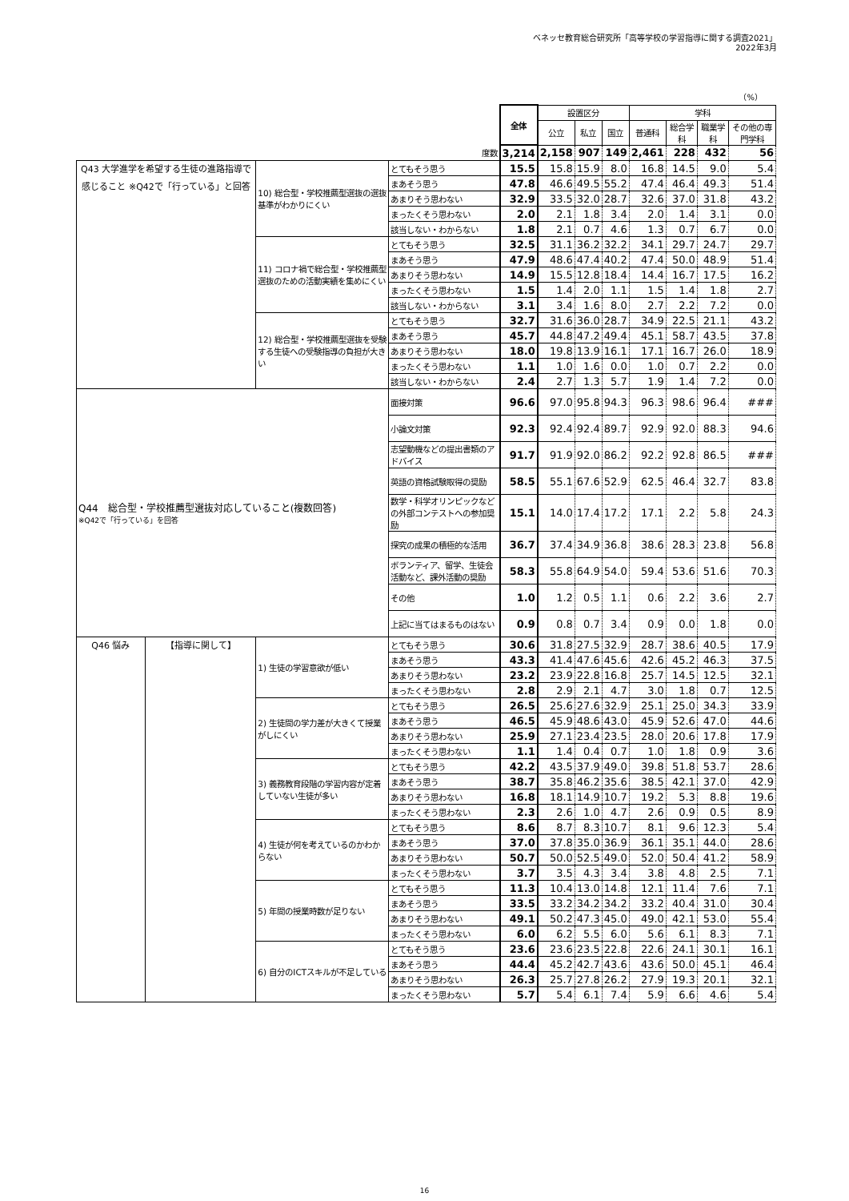ベネッセ教育総合研究所「高等学校の学習指導に関する調査2021」
2022年3月
（%）
| | | | | 全体 | 設置区分 | | | 学科 | | | |
| | | | | | 公立 | 私立 | 国立 | 普通科 | 総合学科 | 職業学科 | その他の専門学科 |
| 度数 | | | | 3,214 | 2,158 | 907 | 149 | 2,461 | 228 | 432 | 56 |
| Q43 大学進学を希望する生徒の進路指導で感じること ※Q42で「行っている」と回答 | | 10) 総合型・学校推薦型選抜の選抜基準がわかりにくい | とてもそう思う | 15.5 | 15.8 | 15.9 | 8.0 | 16.8 | 14.5 | 9.0 | 5.4 |
| | | | まあそう思う | 47.8 | 46.6 | 49.5 | 55.2 | 47.4 | 46.4 | 49.3 | 51.4 |
| | | | あまりそう思わない | 32.9 | 33.5 | 32.0 | 28.7 | 32.6 | 37.0 | 31.8 | 43.2 |
| | | | まったくそう思わない | 2.0 | 2.1 | 1.8 | 3.4 | 2.0 | 1.4 | 3.1 | 0.0 |
| | | | 該当しない・わからない | 1.8 | 2.1 | 0.7 | 4.6 | 1.3 | 0.7 | 6.7 | 0.0 |
| | | 11) コロナ禍で総合型・学校推薦型選抜のための活動実績を集めにくい | とてもそう思う | 32.5 | 31.1 | 36.2 | 32.2 | 34.1 | 29.7 | 24.7 | 29.7 |
| | | | まあそう思う | 47.9 | 48.6 | 47.4 | 40.2 | 47.4 | 50.0 | 48.9 | 51.4 |
| | | | あまりそう思わない | 14.9 | 15.5 | 12.8 | 18.4 | 14.4 | 16.7 | 17.5 | 16.2 |
| | | | まったくそう思わない | 1.5 | 1.4 | 2.0 | 1.1 | 1.5 | 1.4 | 1.8 | 2.7 |
| | | | 該当しない・わからない | 3.1 | 3.4 | 1.6 | 8.0 | 2.7 | 2.2 | 7.2 | 0.0 |
| | | 12) 総合型・学校推薦型選抜を受験する生徒への受験指導の負担が大きい | とてもそう思う | 32.7 | 31.6 | 36.0 | 28.7 | 34.9 | 22.5 | 21.1 | 43.2 |
| | | | まあそう思う | 45.7 | 44.8 | 47.2 | 49.4 | 45.1 | 58.7 | 43.5 | 37.8 |
| | | | あまりそう思わない | 18.0 | 19.8 | 13.9 | 16.1 | 17.1 | 16.7 | 26.0 | 18.9 |
| | | | まったくそう思わない | 1.1 | 1.0 | 1.6 | 0.0 | 1.0 | 0.7 | 2.2 | 0.0 |
| | | | 該当しない・わからない | 2.4 | 2.7 | 1.3 | 5.7 | 1.9 | 1.4 | 7.2 | 0.0 |
| Q44 総合型・学校推薦型選抜対応していること(複数回答) ※Q42で「行っている」を回答 | | | 面接対策 | 96.6 | 97.0 | 95.8 | 94.3 | 96.3 | 98.6 | 96.4 | ### |
| | | | 小論文対策 | 92.3 | 92.4 | 92.4 | 89.7 | 92.9 | 92.0 | 88.3 | 94.6 |
| | | | 志望動機などの提出書類のアドバイス | 91.7 | 91.9 | 92.0 | 86.2 | 92.2 | 92.8 | 86.5 | ### |
| | | | 英語の資格試験取得の奨励 | 58.5 | 55.1 | 67.6 | 52.9 | 62.5 | 46.4 | 32.7 | 83.8 |
| | | | 数学・科学オリンピックなどの外部コンテストへの参加奨励 | 15.1 | 14.0 | 17.4 | 17.2 | 17.1 | 2.2 | 5.8 | 24.3 |
| | | | 探究の成果の積極的な活用 | 36.7 | 37.4 | 34.9 | 36.8 | 38.6 | 28.3 | 23.8 | 56.8 |
| | | | ボランティア、留学、生徒会活動など、課外活動の奨励 | 58.3 | 55.8 | 64.9 | 54.0 | 59.4 | 53.6 | 51.6 | 70.3 |
| | | | その他 | 1.0 | 1.2 | 0.5 | 1.1 | 0.6 | 2.2 | 3.6 | 2.7 |
| | | | 上記に当てはまるものはない | 0.9 | 0.8 | 0.7 | 3.4 | 0.9 | 0.0 | 1.8 | 0.0 |
| Q46 悩み | 【指導に関して】 | 1) 生徒の学習意欲が低い | とてもそう思う | 30.6 | 31.8 | 27.5 | 32.9 | 28.7 | 38.6 | 40.5 | 17.9 |
| | | | まあそう思う | 43.3 | 41.4 | 47.6 | 45.6 | 42.6 | 45.2 | 46.3 | 37.5 |
| | | | あまりそう思わない | 23.2 | 23.9 | 22.8 | 16.8 | 25.7 | 14.5 | 12.5 | 32.1 |
| | | | まったくそう思わない | 2.8 | 2.9 | 2.1 | 4.7 | 3.0 | 1.8 | 0.7 | 12.5 |
| | | 2) 生徒間の学力差が大きくて授業がしにくい | とてもそう思う | 26.5 | 25.6 | 27.6 | 32.9 | 25.1 | 25.0 | 34.3 | 33.9 |
| | | | まあそう思う | 46.5 | 45.9 | 48.6 | 43.0 | 45.9 | 52.6 | 47.0 | 44.6 |
| | | | あまりそう思わない | 25.9 | 27.1 | 23.4 | 23.5 | 28.0 | 20.6 | 17.8 | 17.9 |
| | | | まったくそう思わない | 1.1 | 1.4 | 0.4 | 0.7 | 1.0 | 1.8 | 0.9 | 3.6 |
| | | 3) 義務教育段階の学習内容が定着していない生徒が多い | とてもそう思う | 42.2 | 43.5 | 37.9 | 49.0 | 39.8 | 51.8 | 53.7 | 28.6 |
| | | | まあそう思う | 38.7 | 35.8 | 46.2 | 35.6 | 38.5 | 42.1 | 37.0 | 42.9 |
| | | | あまりそう思わない | 16.8 | 18.1 | 14.9 | 10.7 | 19.2 | 5.3 | 8.8 | 19.6 |
| | | | まったくそう思わない | 2.3 | 2.6 | 1.0 | 4.7 | 2.6 | 0.9 | 0.5 | 8.9 |
| | | 4) 生徒が何を考えているのかわからない | とてもそう思う | 8.6 | 8.7 | 8.3 | 10.7 | 8.1 | 9.6 | 12.3 | 5.4 |
| | | | まあそう思う | 37.0 | 37.8 | 35.0 | 36.9 | 36.1 | 35.1 | 44.0 | 28.6 |
| | | | あまりそう思わない | 50.7 | 50.0 | 52.5 | 49.0 | 52.0 | 50.4 | 41.2 | 58.9 |
| | | | まったくそう思わない | 3.7 | 3.5 | 4.3 | 3.4 | 3.8 | 4.8 | 2.5 | 7.1 |
| | | 5) 年間の授業時数が足りない | とてもそう思う | 11.3 | 10.4 | 13.0 | 14.8 | 12.1 | 11.4 | 7.6 | 7.1 |
| | | | まあそう思う | 33.5 | 33.2 | 34.2 | 34.2 | 33.2 | 40.4 | 31.0 | 30.4 |
| | | | あまりそう思わない | 49.1 | 50.2 | 47.3 | 45.0 | 49.0 | 42.1 | 53.0 | 55.4 |
| | | | まったくそう思わない | 6.0 | 6.2 | 5.5 | 6.0 | 5.6 | 6.1 | 8.3 | 7.1 |
| | | 6) 自分のICTスキルが不足している | とてもそう思う | 23.6 | 23.6 | 23.5 | 22.8 | 22.6 | 24.1 | 30.1 | 16.1 |
| | | | まあそう思う | 44.4 | 45.2 | 42.7 | 43.6 | 43.6 | 50.0 | 45.1 | 46.4 |
| | | | あまりそう思わない | 26.3 | 25.7 | 27.8 | 26.2 | 27.9 | 19.3 | 20.1 | 32.1 |
| | | | まったくそう思わない | 5.7 | 5.4 | 6.1 | 7.4 | 5.9 | 6.6 | 4.6 | 5.4 |
16